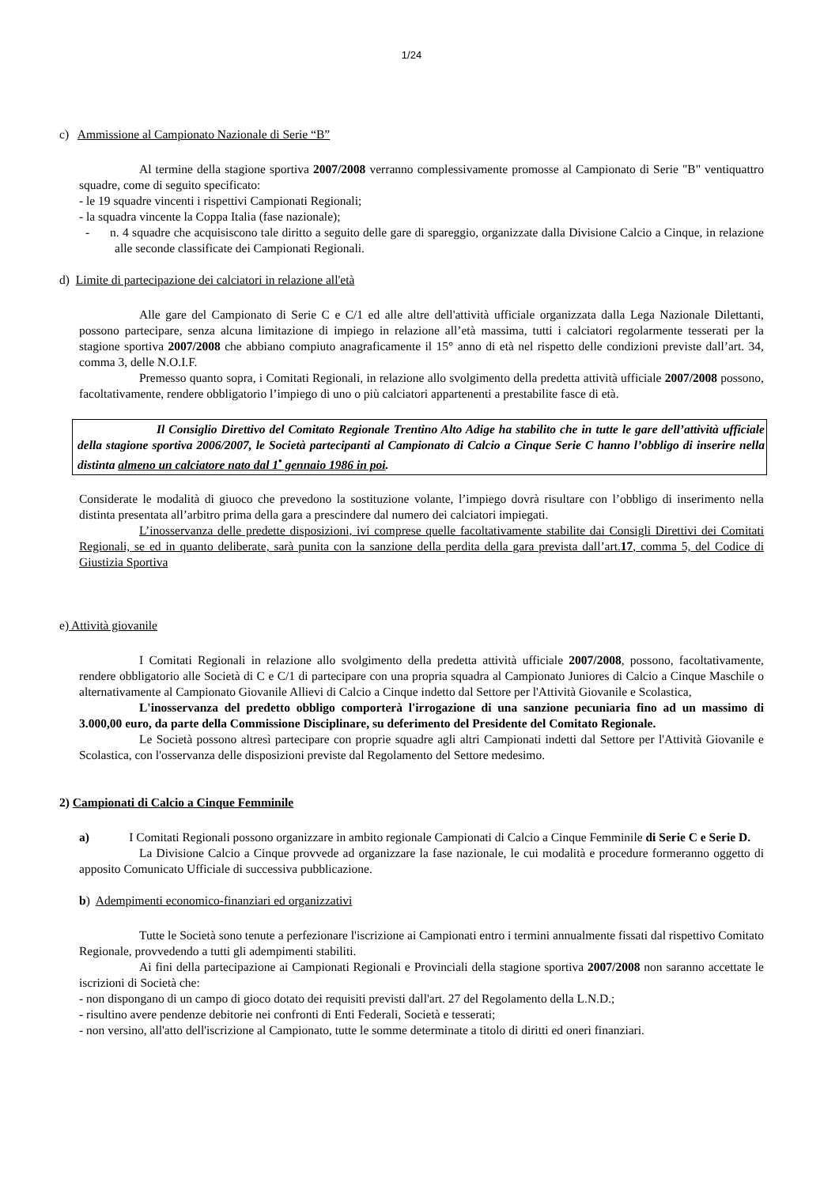1/24
c) Ammissione al Campionato Nazionale di Serie “B”
Al termine della stagione sportiva 2007/2008 verranno complessivamente promosse al Campionato di Serie "B" ventiquattro squadre, come di seguito specificato:
- le 19 squadre vincenti i rispettivi Campionati Regionali;
- la squadra vincente la Coppa Italia (fase nazionale);
- n. 4 squadre che acquisiscono tale diritto a seguito delle gare di spareggio, organizzate dalla Divisione Calcio a Cinque, in relazione alle seconde classificate dei Campionati Regionali.
d) Limite di partecipazione dei calciatori in relazione all'età
Alle gare del Campionato di Serie C e C/1 ed alle altre dell'attività ufficiale organizzata dalla Lega Nazionale Dilettanti, possono partecipare, senza alcuna limitazione di impiego in relazione all’età massima, tutti i calciatori regolarmente tesserati per la stagione sportiva 2007/2008 che abbiano compiuto anagraficamente il 15° anno di età nel rispetto delle condizioni previste dall’art. 34, comma 3, delle N.O.I.F.
Premesso quanto sopra, i Comitati Regionali, in relazione allo svolgimento della predetta attività ufficiale 2007/2008 possono, facoltativamente, rendere obbligatorio l’impiego di uno o più calciatori appartenenti a prestabilite fasce di età.
Il Consiglio Direttivo del Comitato Regionale Trentino Alto Adige ha stabilito che in tutte le gare dell’attività ufficiale della stagione sportiva 2006/2007, le Società partecipanti al Campionato di Calcio a Cinque Serie C hanno l’obbligo di inserire nella distinta almeno un calciatore nato dal 1<sup>•</sup> gennaio 1986 in poi.
Considerate le modalità di giuoco che prevedono la sostituzione volante, l’impiego dovrà risultare con l’obbligo di inserimento nella distinta presentata all’arbitro prima della gara a prescindere dal numero dei calciatori impiegati.
L’inosservanza delle predette disposizioni, ivi comprese quelle facoltativamente stabilite dai Consigli Direttivi dei Comitati Regionali, se ed in quanto deliberate, sarà punita con la sanzione della perdita della gara prevista dall’art.17, comma 5, del Codice di Giustizia Sportiva
e) Attività giovanile
I Comitati Regionali in relazione allo svolgimento della predetta attività ufficiale 2007/2008, possono, facoltativamente, rendere obbligatorio alle Società di C e C/1 di partecipare con una propria squadra al Campionato Juniores di Calcio a Cinque Maschile o alternativamente al Campionato Giovanile Allievi di Calcio a Cinque indetto dal Settore per l'Attività Giovanile e Scolastica,
L'inosservanza del predetto obbligo comporterà l'irrogazione di una sanzione pecuniaria fino ad un massimo di 3.000,00 euro, da parte della Commissione Disciplinare, su deferimento del Presidente del Comitato Regionale.
Le Società possono altresì partecipare con proprie squadre agli altri Campionati indetti dal Settore per l'Attività Giovanile e Scolastica, con l'osservanza delle disposizioni previste dal Regolamento del Settore medesimo.
2) Campionati di Calcio a Cinque Femminile
a) I Comitati Regionali possono organizzare in ambito regionale Campionati di Calcio a Cinque Femminile di Serie C e Serie D.
La Divisione Calcio a Cinque provvede ad organizzare la fase nazionale, le cui modalità e procedure formeranno oggetto di apposito Comunicato Ufficiale di successiva pubblicazione.
b) Adempimenti economico-finanziari ed organizzativi
Tutte le Società sono tenute a perfezionare l'iscrizione ai Campionati entro i termini annualmente fissati dal rispettivo Comitato Regionale, provvedendo a tutti gli adempimenti stabiliti.
Ai fini della partecipazione ai Campionati Regionali e Provinciali della stagione sportiva 2007/2008 non saranno accettate le iscrizioni di Società che:
- non dispongano di un campo di gioco dotato dei requisiti previsti dall'art. 27 del Regolamento della L.N.D.;
- risultino avere pendenze debitorie nei confronti di Enti Federali, Società e tesserati;
- non versino, all'atto dell'iscrizione al Campionato, tutte le somme determinate a titolo di diritti ed oneri finanziari.